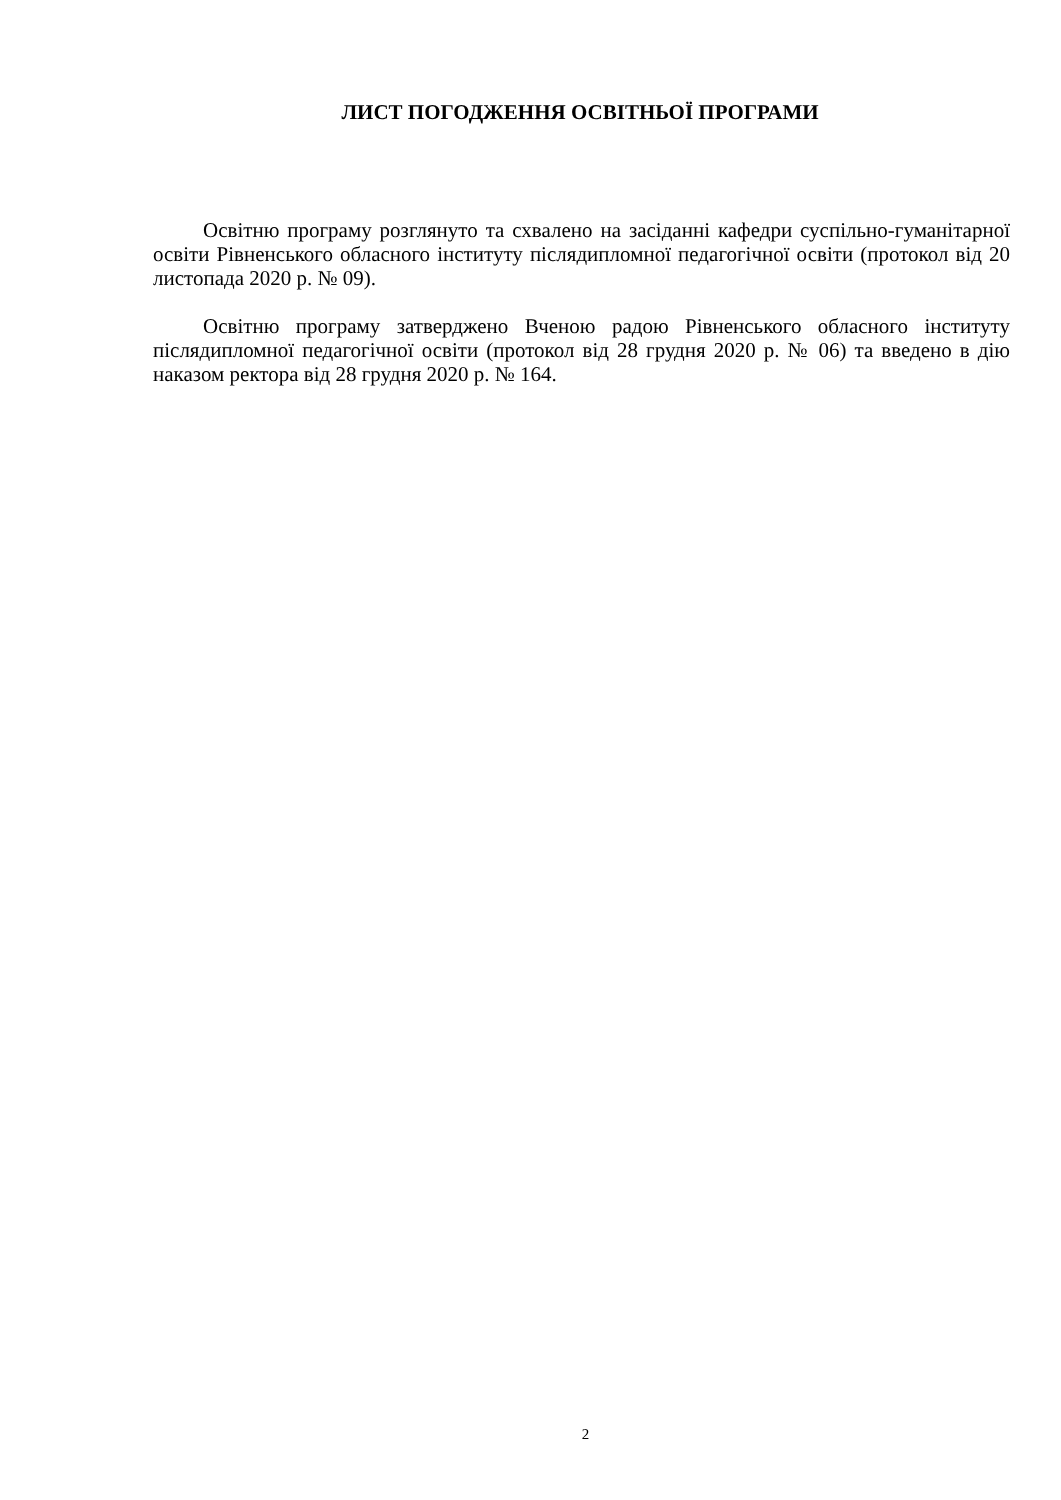ЛИСТ ПОГОДЖЕННЯ ОСВІТНЬОЇ ПРОГРАМИ
Освітню програму розглянуто та схвалено на засіданні кафедри суспільно-гуманітарної освіти Рівненського обласного інституту післядипломної педагогічної освіти (протокол від 20 листопада 2020 р. № 09).
Освітню програму затверджено Вченою радою Рівненського обласного інституту післядипломної педагогічної освіти (протокол від 28 грудня 2020 р. № 06) та введено в дію наказом ректора від 28 грудня 2020 р. № 164.
2